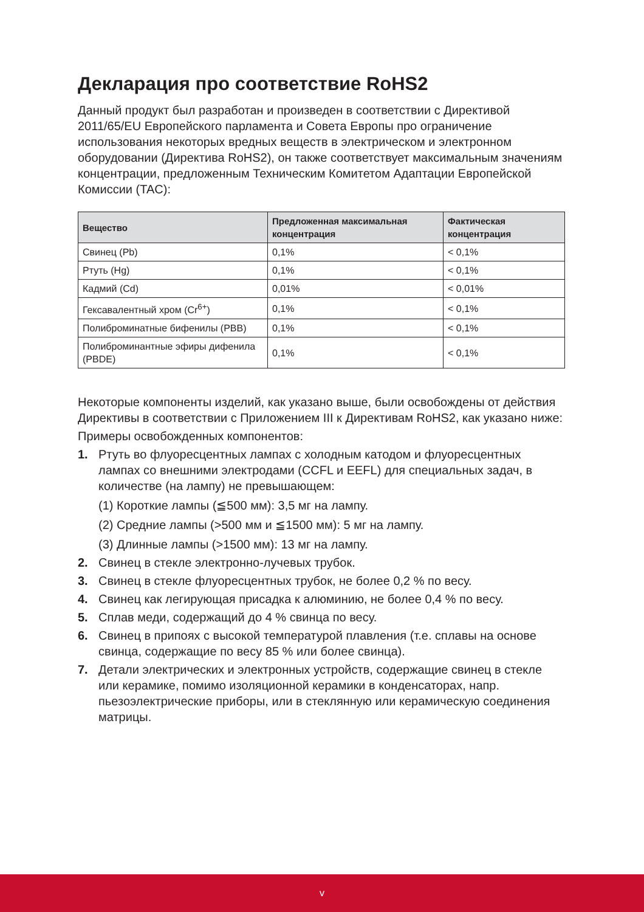Декларация про соответствие RoHS2
Данный продукт был разработан и произведен в соответствии с Директивой 2011/65/EU Европейского парламента и Совета Европы про ограничение использования некоторых вредных веществ в электрическом и электронном оборудовании (Директива RoHS2), он также соответствует максимальным значениям концентрации, предложенным Техническим Комитетом Адаптации Европейской Комиссии (TAC):
| Вещество | Предложенная максимальная концентрация | Фактическая концентрация |
| --- | --- | --- |
| Свинец (Pb) | 0,1% | < 0,1% |
| Ртуть (Hg) | 0,1% | < 0,1% |
| Кадмий (Cd) | 0,01% | < 0,01% |
| Гексавалентный хром (Cr<sup>6+</sup>) | 0,1% | < 0,1% |
| Полиброминатные бифенилы (PBB) | 0,1% | < 0,1% |
| Полиброминантные эфиры дифенила (PBDE) | 0,1% | < 0,1% |
Некоторые компоненты изделий, как указано выше, были освобождены от действия Директивы в соответствии с Приложением III к Директивам RoHS2, как указано ниже:
Примеры освобожденных компонентов:
1. Ртуть во флуоресцентных лампах с холодным катодом и флуоресцентных лампах со внешними электродами (CCFL и EEFL) для специальных задач, в количестве (на лампу) не превышающем:
(1) Короткие лампы (≦500 мм): 3,5 мг на лампу.
(2) Средние лампы (>500 мм и ≦1500 мм): 5 мг на лампу.
(3) Длинные лампы (>1500 мм): 13 мг на лампу.
2. Свинец в стекле электронно-лучевых трубок.
3. Свинец в стекле флуоресцентных трубок, не более 0,2 % по весу.
4. Свинец как легирующая присадка к алюминию, не более 0,4 % по весу.
5. Сплав меди, содержащий до 4 % свинца по весу.
6. Свинец в припоях с высокой температурой плавления (т.е. сплавы на основе свинца, содержащие по весу 85 % или более свинца).
7. Детали электрических и электронных устройств, содержащие свинец в стекле или керамике, помимо изоляционной керамики в конденсаторах, напр. пьезоэлектрические приборы, или в стеклянную или керамическую соединения матрицы.
v